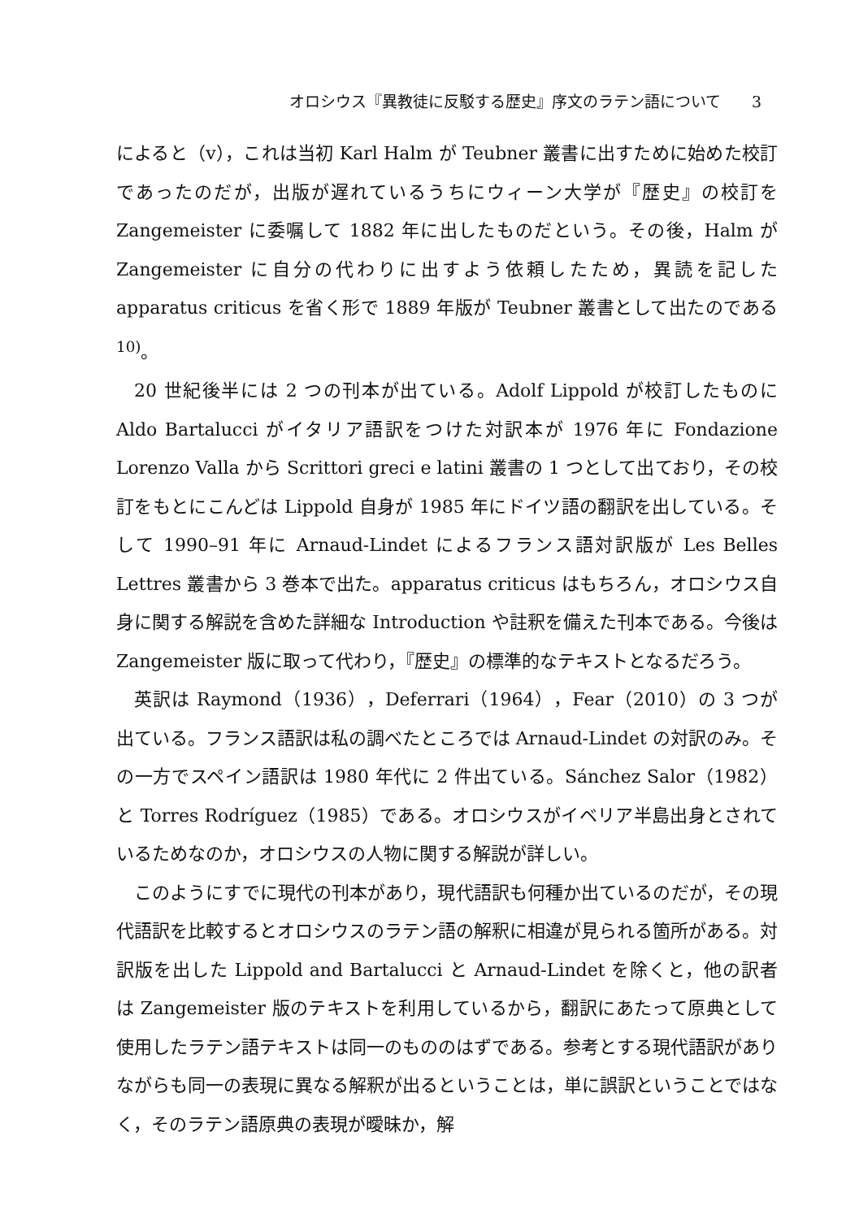オロシウス『異教徒に反駁する歴史』序文のラテン語について　　3
によると（v），これは当初 Karl Halm が Teubner 叢書に出すために始めた校訂であったのだが，出版が遅れているうちにウィーン大学が『歴史』の校訂を Zangemeister に委嘱して 1882 年に出したものだという。その後，Halm が Zangemeister に自分の代わりに出すよう依頼したため，異読を記した apparatus criticus を省く形で 1889 年版が Teubner 叢書として出たのである<sup>10)</sup>。
20 世紀後半には 2 つの刊本が出ている。Adolf Lippold が校訂したものに Aldo Bartalucci がイタリア語訳をつけた対訳本が 1976 年に Fondazione Lorenzo Valla から Scrittori greci e latini 叢書の 1 つとして出ており，その校訂をもとにこんどは Lippold 自身が 1985 年にドイツ語の翻訳を出している。そして 1990–91 年に Arnaud-Lindet によるフランス語対訳版が Les Belles Lettres 叢書から 3 巻本で出た。apparatus criticus はもちろん，オロシウス自身に関する解説を含めた詳細な Introduction や註釈を備えた刊本である。今後は Zangemeister 版に取って代わり，『歴史』の標準的なテキストとなるだろう。
英訳は Raymond（1936），Deferrari（1964），Fear（2010）の 3 つが出ている。フランス語訳は私の調べたところでは Arnaud-Lindet の対訳のみ。その一方でスペイン語訳は 1980 年代に 2 件出ている。Sánchez Salor（1982）と Torres Rodríguez（1985）である。オロシウスがイベリア半島出身とされているためなのか，オロシウスの人物に関する解説が詳しい。
このようにすでに現代の刊本があり，現代語訳も何種か出ているのだが，その現代語訳を比較するとオロシウスのラテン語の解釈に相違が見られる箇所がある。対訳版を出した Lippold and Bartalucci と Arnaud-Lindet を除くと，他の訳者は Zangemeister 版のテキストを利用しているから，翻訳にあたって原典として使用したラテン語テキストは同一のもののはずである。参考とする現代語訳がありながらも同一の表現に異なる解釈が出るということは，単に誤訳ということではなく，そのラテン語原典の表現が曖昧か，解